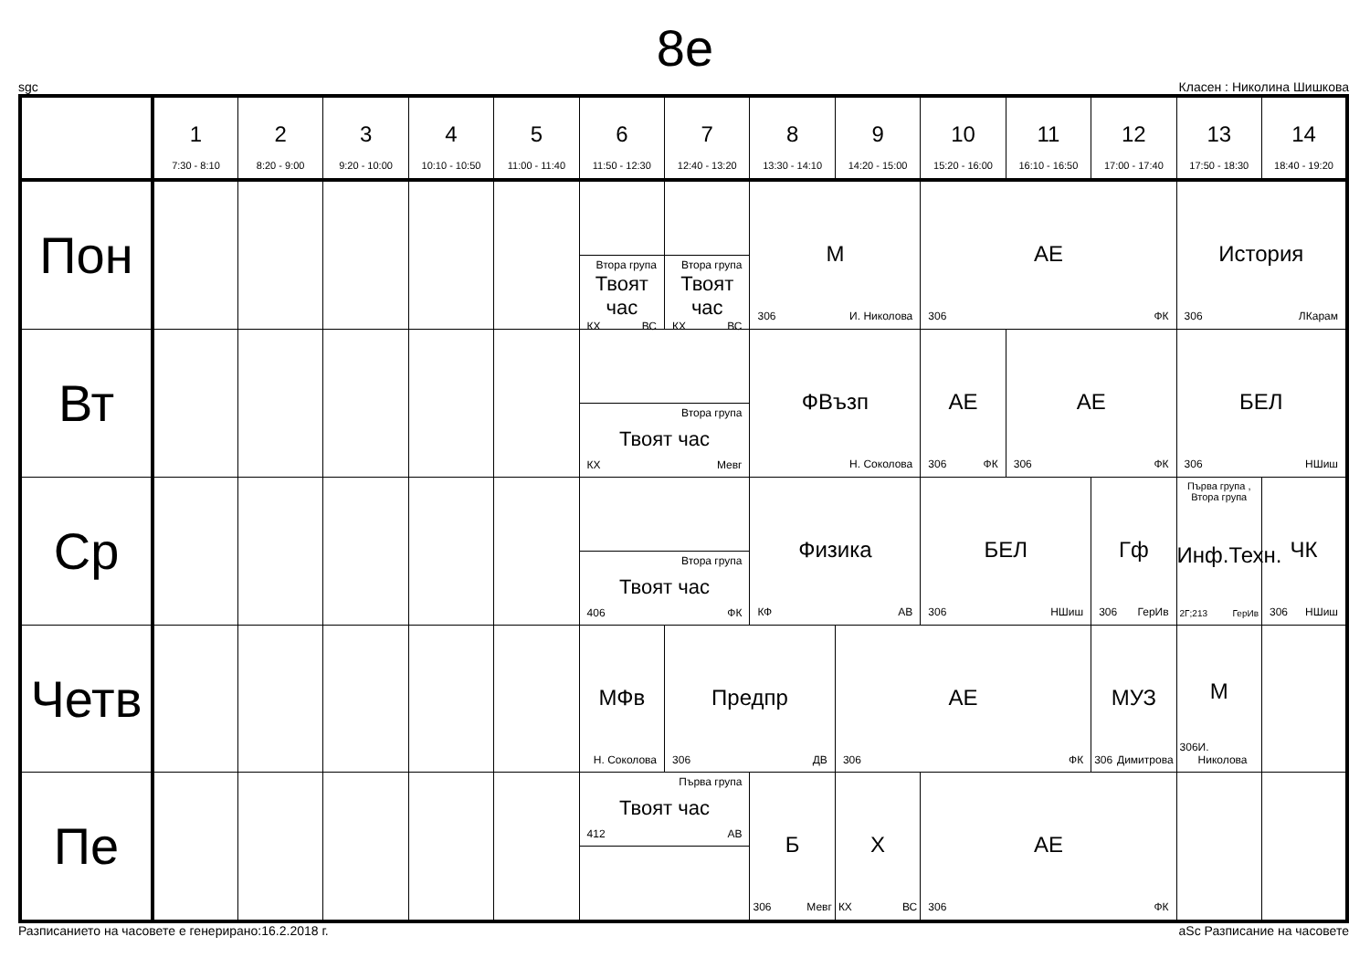8e
sgc Класен : Николина Шишкова
| | 1 7:30 - 8:10 | 2 8:20 - 9:00 | 3 9:20 - 10:00 | 4 10:10 - 10:50 | 5 11:00 - 11:40 | 6 11:50 - 12:30 | 7 12:40 - 13:20 | 8 13:30 - 14:10 | 9 14:20 - 15:00 | 10 15:20 - 16:00 | 11 16:10 - 16:50 | 12 17:00 - 17:40 | 13 17:50 - 18:30 | 14 18:40 - 19:20 |
| --- | --- | --- | --- | --- | --- | --- | --- | --- | --- | --- | --- | --- | --- | --- |
| Пон | | | | | | Втора група Твоят час КХ ВС | Втора група Твоят час КХ ВС | М 306 И. Николова | | АЕ 306 ФК | | | История 306 ЛКарам | |
| Вт | | | | | | Втора група Твоят час КХ Мевг | | ФВъзп Н. Соколова | | АЕ 306 ФК | АЕ 306 ФК | | БЕЛ 306 НШиш | |
| Ср | | | | | | Втора група Твоят час 406 ФК | | Физика КФ АВ | | БЕЛ 306 НШиш | | Гф 306 ГерИв | Първа група , Втора група Инф.Техн. 2Г;213 ГерИв | ЧК 306 НШиш |
| Четв | | | | | | МФв Н. Соколова | Предпр 306 ДВ | | АЕ 306 ФК | | | МУЗ 306 Димитрова | М 306 И. Николова | |
| Пе | | | | | | Първа група Твоят час 412 АВ | | Б 306 Мевг | Х КХ ВС | АЕ 306 ФК | | | | |
Разписанието на часовете е генерирано:16.2.2018 г. aSc Разписание на часовете